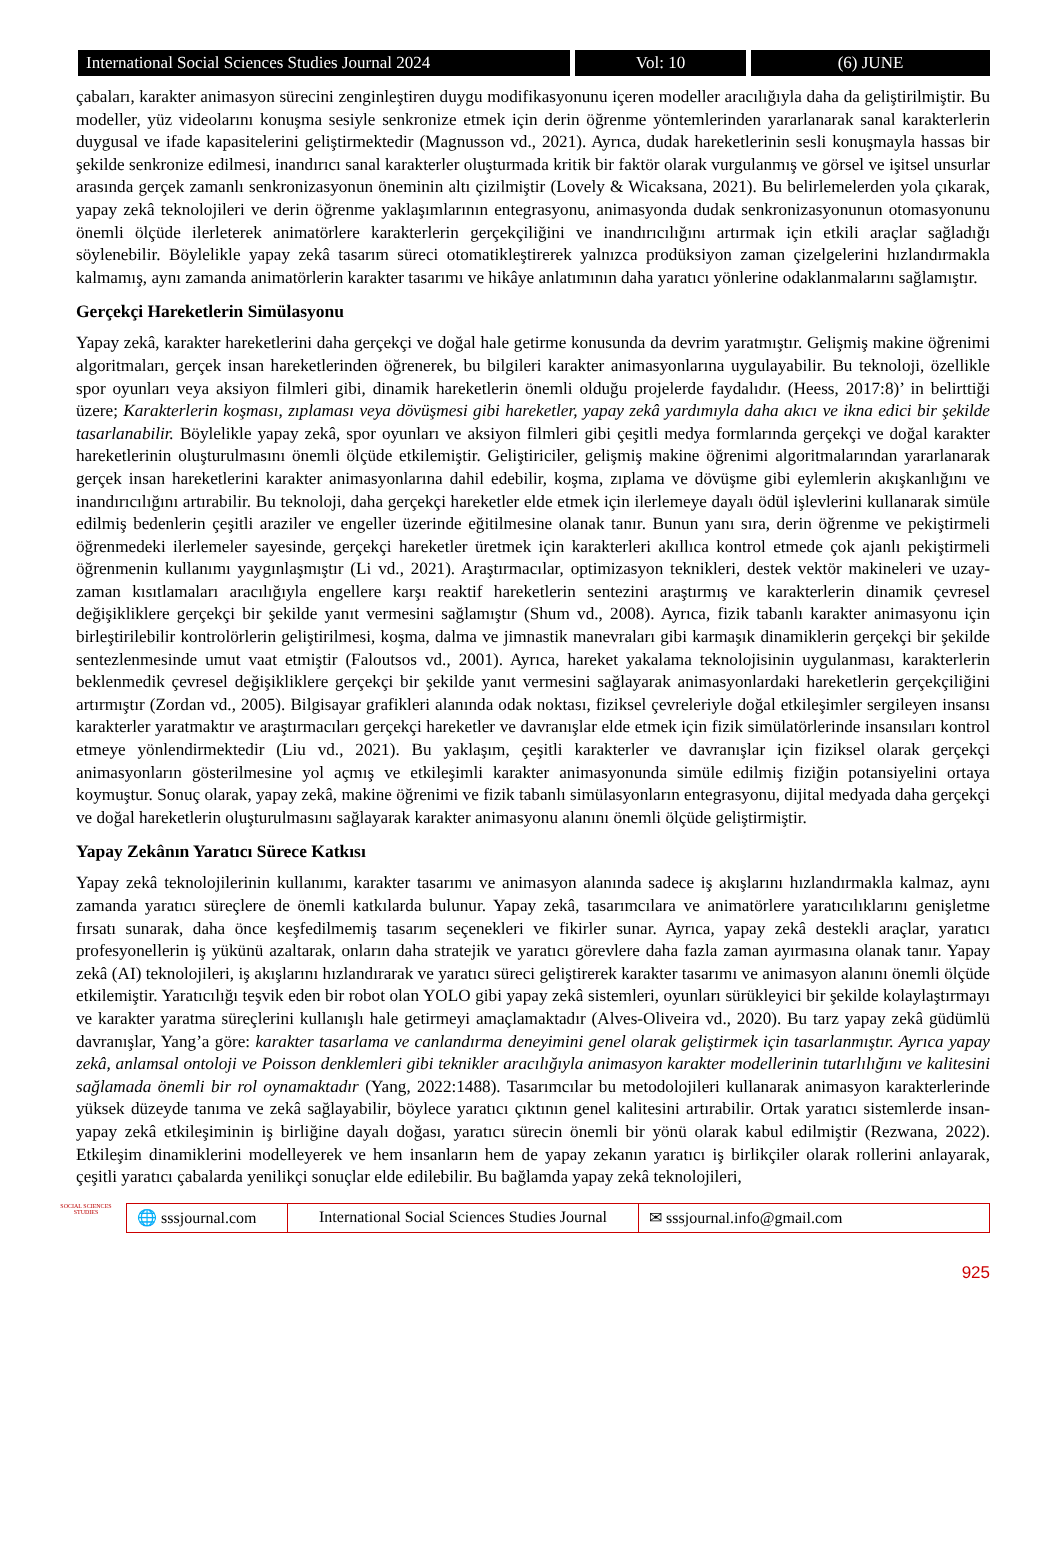International Social Sciences Studies Journal 2024
Vol: 10 (6) JUNE
çabaları, karakter animasyon sürecini zenginleştiren duygu modifikasyonunu içeren modeller aracılığıyla daha da geliştirilmiştir. Bu modeller, yüz videolarını konuşma sesiyle senkronize etmek için derin öğrenme yöntemlerinden yararlanarak sanal karakterlerin duygusal ve ifade kapasitelerini geliştirmektedir (Magnusson vd., 2021). Ayrıca, dudak hareketlerinin sesli konuşmayla hassas bir şekilde senkronize edilmesi, inandırıcı sanal karakterler oluşturmada kritik bir faktör olarak vurgulanmış ve görsel ve işitsel unsurlar arasında gerçek zamanlı senkronizasyonun öneminin altı çizilmiştir (Lovely & Wicaksana, 2021). Bu belirlemelerden yola çıkarak, yapay zekâ teknolojileri ve derin öğrenme yaklaşımlarının entegrasyonu, animasyonda dudak senkronizasyonunun otomasyonunu önemli ölçüde ilerleterek animatörlere karakterlerin gerçekçiliğini ve inandırıcılığını artırmak için etkili araçlar sağladığı söylenebilir. Böylelikle yapay zekâ tasarım süreci otomatikleştirerek yalnızca prodüksiyon zaman çizelgelerini hızlandırmakla kalmamış, aynı zamanda animatörlerin karakter tasarımı ve hikâye anlatımının daha yaratıcı yönlerine odaklanmalarını sağlamıştır.
Gerçekçi Hareketlerin Simülasyonu
Yapay zekâ, karakter hareketlerini daha gerçekçi ve doğal hale getirme konusunda da devrim yaratmıştır. Gelişmiş makine öğrenimi algoritmaları, gerçek insan hareketlerinden öğrenerek, bu bilgileri karakter animasyonlarına uygulayabilir. Bu teknoloji, özellikle spor oyunları veya aksiyon filmleri gibi, dinamik hareketlerin önemli olduğu projelerde faydalıdır. (Heess, 2017:8)’ in belirttiği üzere; Karakterlerin koşması, zıplaması veya dövüşmesi gibi hareketler, yapay zekâ yardımıyla daha akıcı ve ikna edici bir şekilde tasarlanabilir. Böylelikle yapay zekâ, spor oyunları ve aksiyon filmleri gibi çeşitli medya formlarında gerçekçi ve doğal karakter hareketlerinin oluşturulmasını önemli ölçüde etkilemiştir. Geliştiriciler, gelişmiş makine öğrenimi algoritmalarından yararlanarak gerçek insan hareketlerini karakter animasyonlarına dahil edebilir, koşma, zıplama ve dövüşme gibi eylemlerin akışkanlığını ve inandırıcılığını artırabilir. Bu teknoloji, daha gerçekçi hareketler elde etmek için ilerlemeye dayalı ödül işlevlerini kullanarak simüle edilmiş bedenlerin çeşitli araziler ve engeller üzerinde eğitilmesine olanak tanır. Bunun yanı sıra, derin öğrenme ve pekiştirmeli öğrenmedeki ilerlemeler sayesinde, gerçekçi hareketler üretmek için karakterleri akıllıca kontrol etmede çok ajanlı pekiştirmeli öğrenmenin kullanımı yaygınlaşmıştır (Li vd., 2021). Araştırmacılar, optimizasyon teknikleri, destek vektör makineleri ve uzay-zaman kısıtlamaları aracılığıyla engellere karşı reaktif hareketlerin sentezini araştırmış ve karakterlerin dinamik çevresel değişikliklere gerçekçi bir şekilde yanıt vermesini sağlamıştır (Shum vd., 2008). Ayrıca, fizik tabanlı karakter animasyonu için birleştirilebilir kontrolörlerin geliştirilmesi, koşma, dalma ve jimnastik manevraları gibi karmaşık dinamiklerin gerçekçi bir şekilde sentezlenmesinde umut vaat etmiştir (Faloutsos vd., 2001). Ayrıca, hareket yakalama teknolojisinin uygulanması, karakterlerin beklenmedik çevresel değişikliklere gerçekçi bir şekilde yanıt vermesini sağlayarak animasyonlardaki hareketlerin gerçekçiliğini artırmıştır (Zordan vd., 2005). Bilgisayar grafikleri alanında odak noktası, fiziksel çevreleriyle doğal etkileşimler sergileyen insansı karakterler yaratmaktır ve araştırmacıları gerçekçi hareketler ve davranışlar elde etmek için fizik simülatörlerinde insansıları kontrol etmeye yönlendirmektedir (Liu vd., 2021). Bu yaklaşım, çeşitli karakterler ve davranışlar için fiziksel olarak gerçekçi animasyonların gösterilmesine yol açmış ve etkileşimli karakter animasyonunda simüle edilmiş fiziğin potansiyelini ortaya koymuştur. Sonuç olarak, yapay zekâ, makine öğrenimi ve fizik tabanlı simülasyonların entegrasyonu, dijital medyada daha gerçekçi ve doğal hareketlerin oluşturulmasını sağlayarak karakter animasyonu alanını önemli ölçüde geliştirmiştir.
Yapay Zekânın Yaratıcı Sürece Katkısı
Yapay zekâ teknolojilerinin kullanımı, karakter tasarımı ve animasyon alanında sadece iş akışlarını hızlandırmakla kalmaz, aynı zamanda yaratıcı süreçlere de önemli katkılarda bulunur. Yapay zekâ, tasarımcılara ve animatörlere yaratıcılıklarını genişletme fırsatı sunarak, daha önce keşfedilmemiş tasarım seçenekleri ve fikirler sunar. Ayrıca, yapay zekâ destekli araçlar, yaratıcı profesyonellerin iş yükünü azaltarak, onların daha stratejik ve yaratıcı görevlere daha fazla zaman ayırmasına olanak tanır. Yapay zekâ (AI) teknolojileri, iş akışlarını hızlandırarak ve yaratıcı süreci geliştirerek karakter tasarımı ve animasyon alanını önemli ölçüde etkilemiştir. Yaratıcılığı teşvik eden bir robot olan YOLO gibi yapay zekâ sistemleri, oyunları sürükleyici bir şekilde kolaylaştırmayı ve karakter yaratma süreçlerini kullanışlı hale getirmeyi amaçlamaktadır (Alves-Oliveira vd., 2020). Bu tarz yapay zekâ güdümlü davranışlar, Yang’a göre: karakter tasarlama ve canlandırma deneyimini genel olarak geliştirmek için tasarlanmıştır. Ayrıca yapay zekâ, anlamsal ontoloji ve Poisson denklemleri gibi teknikler aracılığıyla animasyon karakter modellerinin tutarlılığını ve kalitesini sağlamada önemli bir rol oynamaktadır (Yang, 2022:1488). Tasarımcılar bu metodolojileri kullanarak animasyon karakterlerinde yüksek düzeyde tanıma ve zekâ sağlayabilir, böylece yaratıcı çıktının genel kalitesini artırabilir. Ortak yaratıcı sistemlerde insan-yapay zekâ etkileşiminin iş birliğine dayalı doğası, yaratıcı sürecin önemli bir yönü olarak kabul edilmiştir (Rezwana, 2022). Etkileşim dinamiklerini modelleyerek ve hem insanların hem de yapay zekanın yaratıcı iş birlikçiler olarak rollerini anlayarak, çeşitli yaratıcı çabalarda yenilikçi sonuçlar elde edilebilir. Bu bağlamda yapay zekâ teknolojileri,
SOCIAL SCIENCES STUDIES
🌐 sssjournal.com
International Social Sciences Studies Journal
✉ sssjournal.info@gmail.com
925